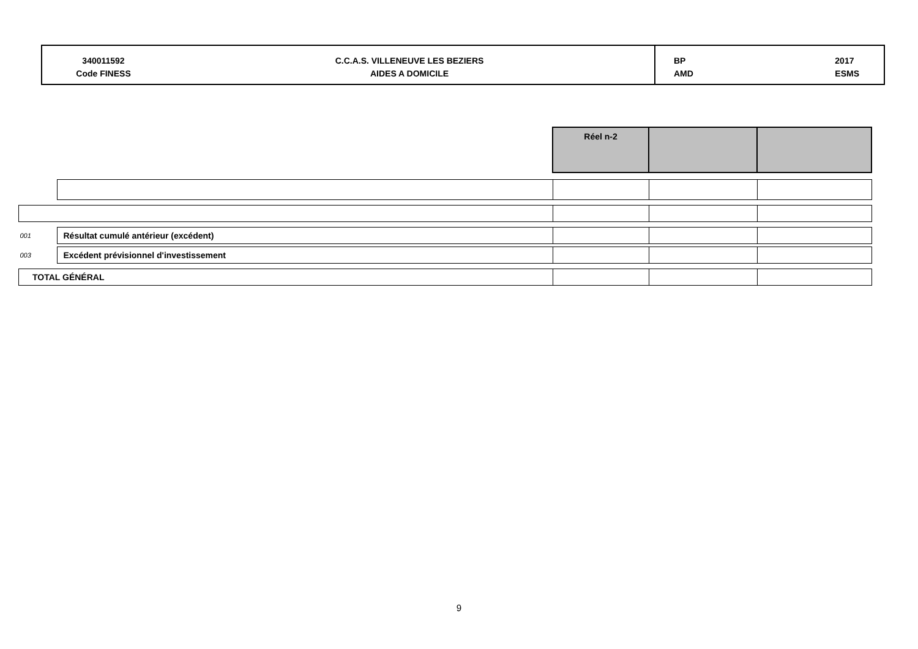340011592
Code FINESS
C.C.A.S. VILLENEUVE LES BEZIERS
AIDES A DOMICILE
BP
AMD 2017
ESMS
| | | Réel n-2 | | |
| 001 | Résultat cumulé antérieur (excédent) | | | |
| 003 | Excédent prévisionnel d'investissement | | | |
| TOTAL GÉNÉRAL | | | | |
9